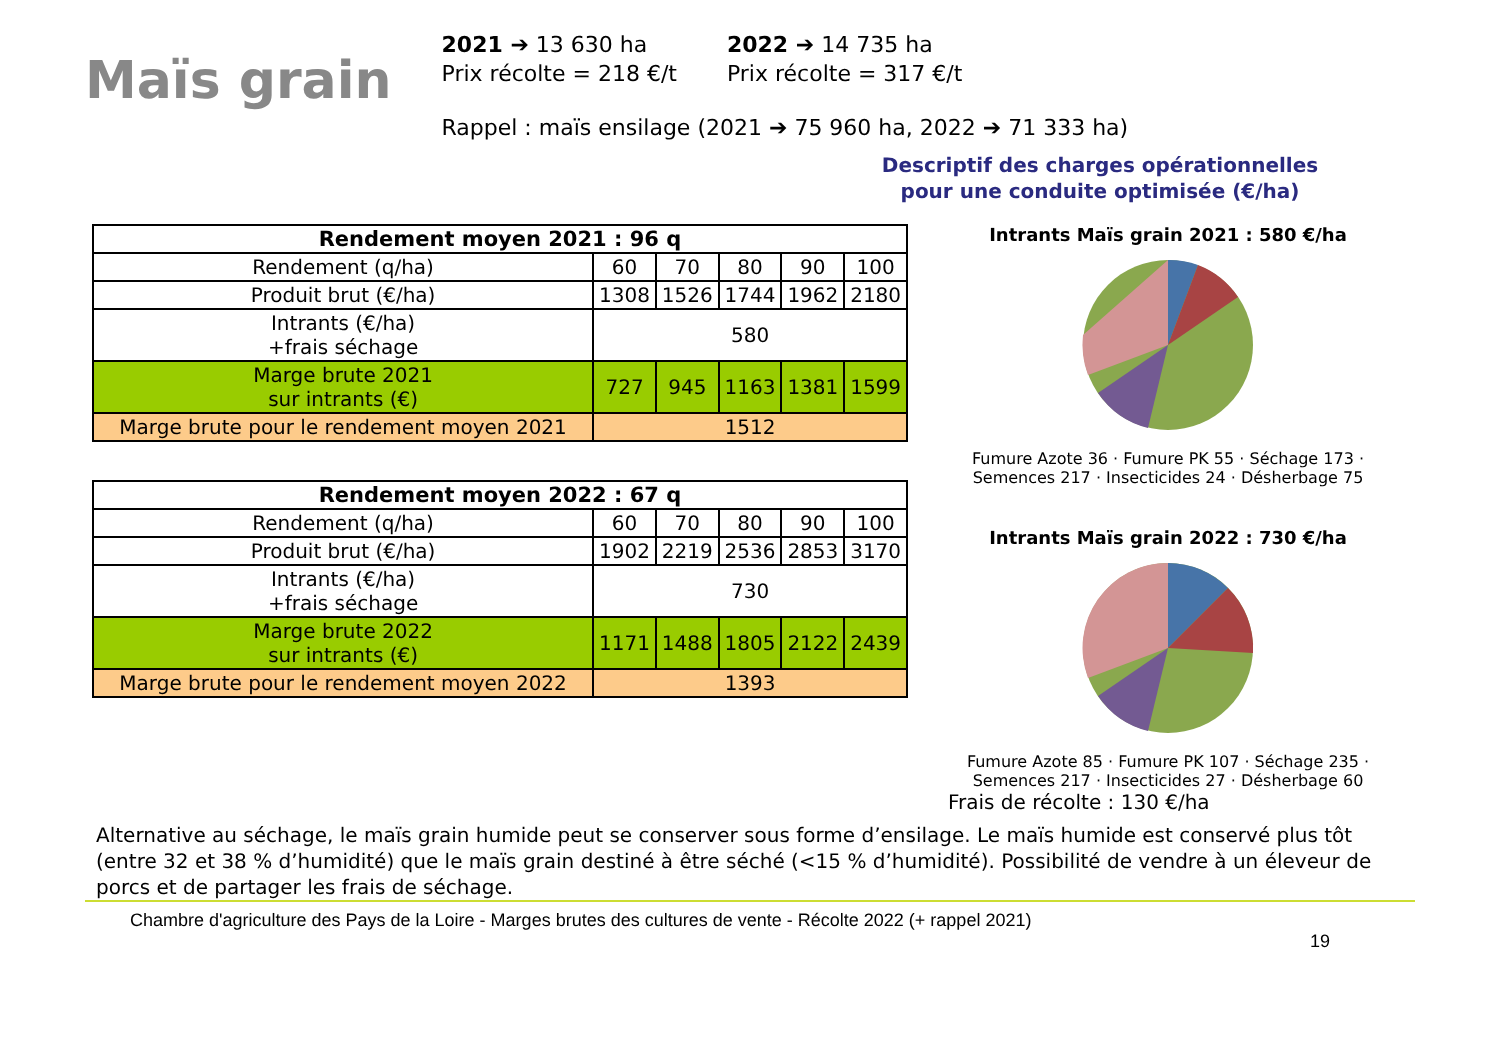Maïs grain
2021 ➔ 13 630 ha
Prix récolte = 218 €/t
2022 ➔ 14 735 ha
Prix récolte = 317 €/t
Rappel : maïs ensilage (2021 ➔ 75 960 ha, 2022 ➔ 71 333 ha)
Descriptif des charges opérationnelles pour une conduite optimisée (€/ha)
| Rendement moyen 2021 : 96 q | | | | | |
| --- | --- | --- | --- | --- | --- |
| Rendement (q/ha) | 60 | 70 | 80 | 90 | 100 |
| Produit brut (€/ha) | 1308 | 1526 | 1744 | 1962 | 2180 |
| Intrants (€/ha) +frais séchage | 580 | | | | |
| Marge brute 2021 sur intrants (€) | 727 | 945 | 1163 | 1381 | 1599 |
| Marge brute pour le rendement moyen 2021 | 1512 | | | | |
| Rendement moyen 2022 : 67 q | | | | | |
| --- | --- | --- | --- | --- | --- |
| Rendement (q/ha) | 60 | 70 | 80 | 90 | 100 |
| Produit brut (€/ha) | 1902 | 2219 | 2536 | 2853 | 3170 |
| Intrants (€/ha) +frais séchage | 730 | | | | |
| Marge brute 2022 sur intrants (€) | 1171 | 1488 | 1805 | 2122 | 2439 |
| Marge brute pour le rendement moyen 2022 | 1393 | | | | |
Intrants Maïs grain 2021 : 580 €/ha
Fumure Azote 36 · Fumure PK 55 · Séchage 173 · Semences 217 · Insecticides 24 · Désherbage 75
Intrants Maïs grain 2022 : 730 €/ha
Fumure Azote 85 · Fumure PK 107 · Séchage 235 · Semences 217 · Insecticides 27 · Désherbage 60
Frais de récolte : 130 €/ha
Alternative au séchage, le maïs grain humide peut se conserver sous forme d’ensilage. Le maïs humide est conservé plus tôt (entre 32 et 38 % d’humidité) que le maïs grain destiné à être séché (<15 % d’humidité). Possibilité de vendre à un éleveur de porcs et de partager les frais de séchage.
Chambre d'agriculture des Pays de la Loire - Marges brutes des cultures de vente - Récolte 2022 (+ rappel 2021)
19